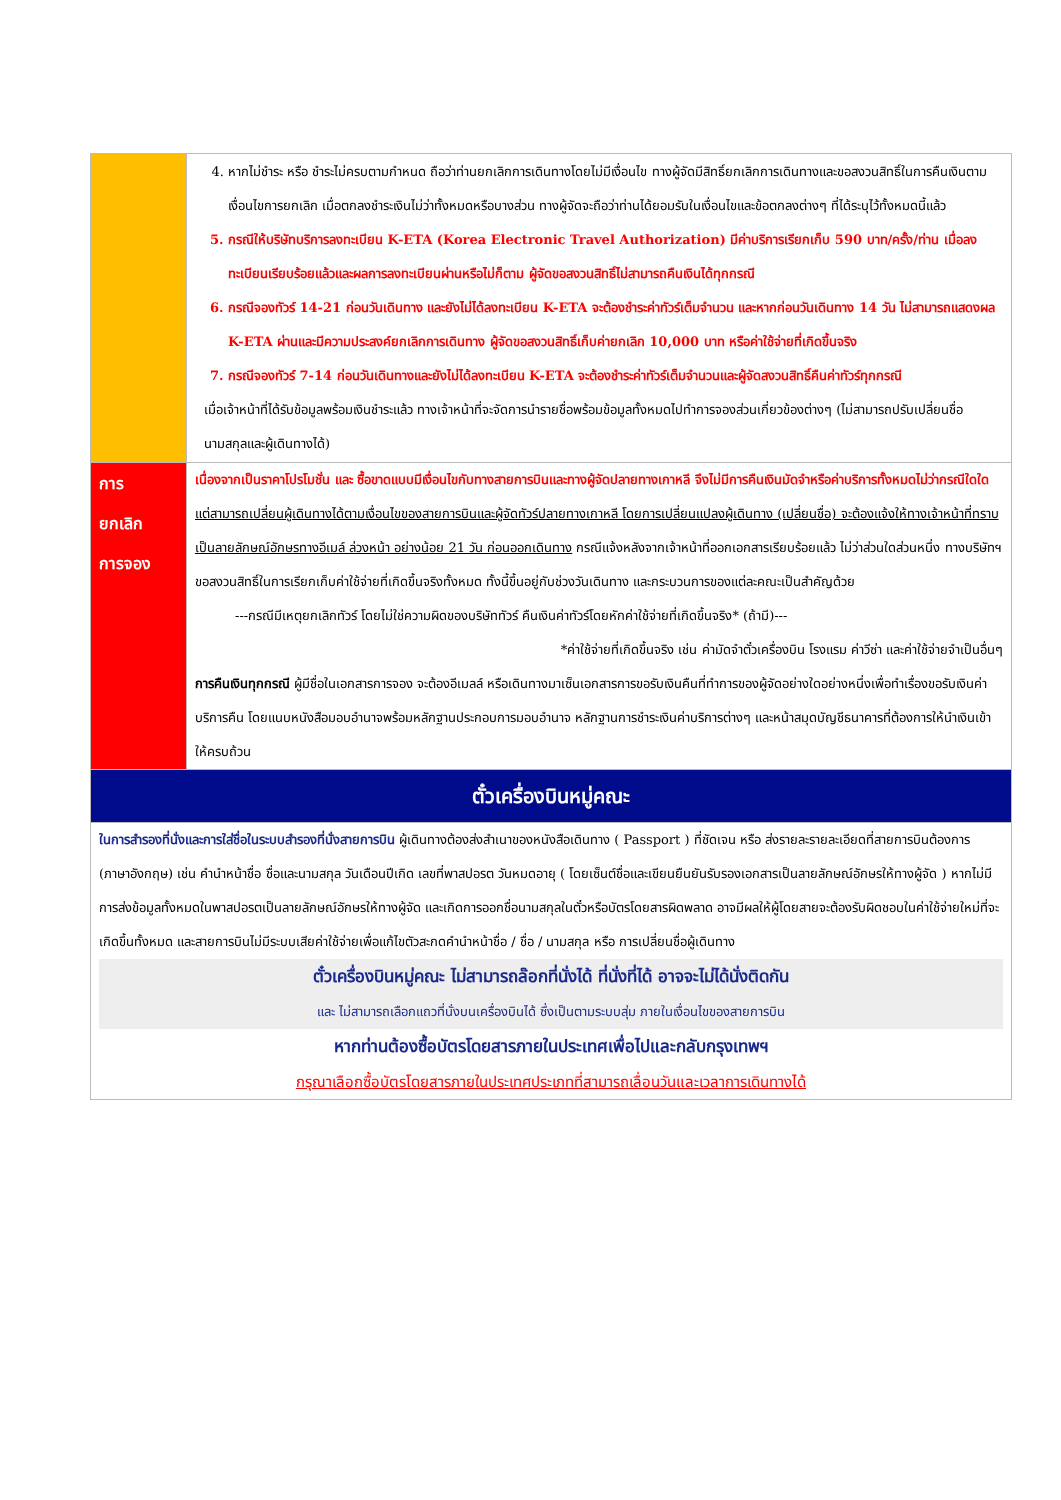| | 4. หากไม่ชำระ หรือ ชำระไม่ครบตามกำหนด ถือว่าท่านยกเลิกการเดินทางโดยไม่มีเงื่อนไข ทางผู้จัดมีสิทธิ์ยกเลิกการเดินทางและขอสงวนสิทธิ์ในการคืนเงินตามเงื่อนไขการยกเลิก เมื่อตกลงชำระเงินไม่ว่าทั้งหมดหรือบางส่วน ทางผู้จัดจะถือว่าท่านได้ยอมรับในเงื่อนไขและข้อตกลงต่างๆ ที่ได้ระบุไว้ทั้งหมดนี้แล้ว 5. กรณีให้บริษัทบริการลงทะเบียน K-ETA (Korea Electronic Travel Authorization) มีค่าบริการเรียกเก็บ 590 บาท/ครั้ง/ท่าน เมื่อลงทะเบียนเรียบร้อยแล้วและผลการลงทะเบียนผ่านหรือไม่ก็ตาม ผู้จัดขอสงวนสิทธิ์ไม่สามารถคืนเงินได้ทุกกรณี 6. กรณีจองทัวร์ 14-21 ก่อนวันเดินทาง และยังไม่ได้ลงทะเบียน K-ETA จะต้องชำระค่าทัวร์เต็มจำนวน และหากก่อนวันเดินทาง 14 วัน ไม่สามารถแสดงผล K-ETA ผ่านและมีความประสงค์ยกเลิกการเดินทาง ผู้จัดขอสงวนสิทธิ์เก็บค่ายกเลิก 10,000 บาท หรือค่าใช้จ่ายที่เกิดขึ้นจริง 7. กรณีจองทัวร์ 7-14 ก่อนวันเดินทางและยังไม่ได้ลงทะเบียน K-ETA จะต้องชำระค่าทัวร์เต็มจำนวนและผู้จัดสงวนสิทธิ์คืนค่าทัวร์ทุกกรณี เมื่อเจ้าหน้าที่ได้รับข้อมูลพร้อมเงินชำระแล้ว ทางเจ้าหน้าที่จะจัดการนำรายชื่อพร้อมข้อมูลทั้งหมดไปทำการจองส่วนเกี่ยวข้องต่างๆ (ไม่สามารถปรับเปลี่ยนชื่อนามสกุลและผู้เดินทางได้) |
| การ ยกเลิก การจอง | เนื่องจากเป็นราคาโปรโมชั่น และ ซื้อขาดแบบมีเงื่อนไขกับทางสายการบินและทางผู้จัดปลายทางเกาหลี จึงไม่มีการคืนเงินมัดจำหรือค่าบริการทั้งหมดไม่ว่ากรณีใดใด แต่สามารถเปลี่ยนผู้เดินทางได้ตามเงื่อนไขของสายการบินและผู้จัดทัวร์ปลายทางเกาหลี โดยการเปลี่ยนแปลงผู้เดินทาง (เปลี่ยนชื่อ) จะต้องแจ้งให้ทางเจ้าหน้าที่ทราบเป็นลายลักษณ์อักษรทางอีเมล์ ล่วงหน้า อย่างน้อย 21 วัน ก่อนออกเดินทาง กรณีแจ้งหลังจากเจ้าหน้าที่ออกเอกสารเรียบร้อยแล้ว ไม่ว่าส่วนใดส่วนหนึ่ง ทางบริษัทฯ ขอสงวนสิทธิ์ในการเรียกเก็บค่าใช้จ่ายที่เกิดขึ้นจริงทั้งหมด ทั้งนี้ขึ้นอยู่กับช่วงวันเดินทาง และกระบวนการของแต่ละคณะเป็นสำคัญด้วย ---กรณีมีเหตุยกเลิกทัวร์ โดยไม่ใช่ความผิดของบริษัททัวร์ คืนเงินค่าทัวร์โดยหักค่าใช้จ่ายที่เกิดขึ้นจริง* (ถ้ามี)--- *ค่าใช้จ่ายที่เกิดขึ้นจริง เช่น ค่ามัดจำตั๋วเครื่องบิน โรงแรม ค่าวีซ่า และค่าใช้จ่ายจำเป็นอื่นๆ การคืนเงินทุกกรณี ผู้มีชื่อในเอกสารการจอง จะต้องอีเมลล์ หรือเดินทางมาเซ็นเอกสารการขอรับเงินคืนที่ทำการของผู้จัดอย่างใดอย่างหนึ่งเพื่อทำเรื่องขอรับเงินค่าบริการคืน โดยแนบหนังสือมอบอำนาจพร้อมหลักฐานประกอบการมอบอำนาจ หลักฐานการชำระเงินค่าบริการต่างๆ และหน้าสมุดบัญชีธนาคารที่ต้องการให้นำเงินเข้าให้ครบถ้วน |
| ตั๋วเครื่องบินหมู่คณะ | |
| ในการสำรองที่นั่งและการใส่ชื่อในระบบสำรองที่นั่งสายการบิน ผู้เดินทางต้องส่งสำเนาของหนังสือเดินทาง ( Passport ) ที่ชัดเจน หรือ ส่งรายละรายละเอียดที่สายการบินต้องการ (ภาษาอังกฤษ) เช่น คำนำหน้าชื่อ ชื่อและนามสกุล วันเดือนปีเกิด เลขที่พาสปอรต วันหมดอายุ ( โดยเซ็นต์ชื่อและเขียนยืนยันรับรองเอกสารเป็นลายลักษณ์อักษรให้ทางผู้จัด ) หากไม่มีการส่งข้อมูลทั้งหมดในพาสปอรตเป็นลายลักษณ์อักษรให้ทางผู้จัด และเกิดการออกชื่อนามสกุลในตั๋วหรือบัตรโดยสารผิดพลาด อาจมีผลให้ผู้โดยสายจะต้องรับผิดชอบในค่าใช้จ่ายใหม่ที่จะเกิดขึ้นทั้งหมด และสายการบินไม่มีระบบเสียค่าใช้จ่ายเพื่อแก้ไขตัวสะกดคำนำหน้าชื่อ / ชื่อ / นามสกุล หรือ การเปลี่ยนชื่อผู้เดินทาง ตั๋วเครื่องบินหมู่คณะ ไม่สามารถล๊อกที่นั่งได้ ที่นั่งที่ได้ อาจจะไม่ได้นั่งติดกัน และ ไม่สามารถเลือกแถวที่นั่งบนเครื่องบินได้ ซึ่งเป็นตามระบบสุ่ม ภายในเงื่อนไขของสายการบิน หากท่านต้องซื้อบัตรโดยสารภายในประเทศเพื่อไปและกลับกรุงเทพฯ กรุณาเลือกซื้อบัตรโดยสารภายในประเทศประเภทที่สามารถเลื่อนวันและเวลาการเดินทางได้ | |